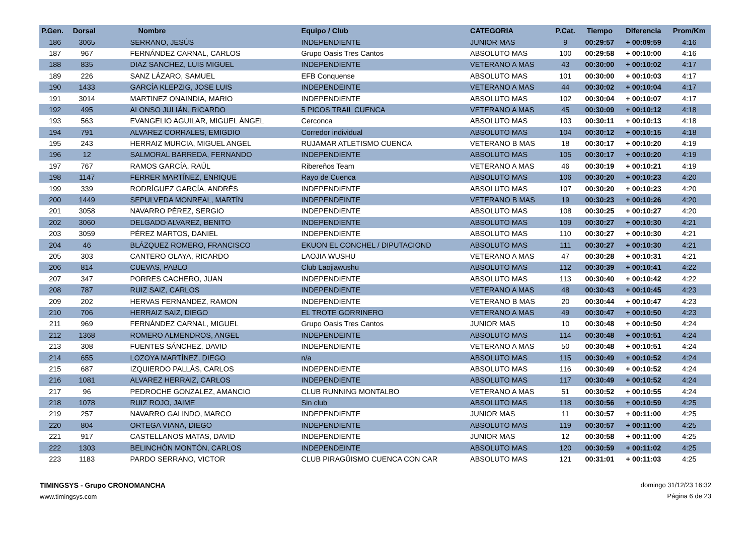| P.Gen. | Dorsal | Nombre | Equipo / Club | CATEGORIA | P.Cat. | Tiempo | Diferencia | Prom/Km |
| --- | --- | --- | --- | --- | --- | --- | --- | --- |
| 186 | 3065 | SERRANO, JESÚS | INDEPENDIENTE | JUNIOR MAS | 9 | 00:29:57 | + 00:09:59 | 4:16 |
| 187 | 967 | FERNÁNDEZ CARNAL, CARLOS | Grupo Oasis Tres Cantos | ABSOLUTO MAS | 100 | 00:29:58 | + 00:10:00 | 4:16 |
| 188 | 835 | DIAZ SANCHEZ, LUIS MIGUEL | INDEPENDIENTE | VETERANO A MAS | 43 | 00:30:00 | + 00:10:02 | 4:17 |
| 189 | 226 | SANZ LÁZARO, SAMUEL | EFB Conquense | ABSOLUTO MAS | 101 | 00:30:00 | + 00:10:03 | 4:17 |
| 190 | 1433 | GARCÍA KLEPZIG, JOSE LUIS | INDEPENDEINTE | VETERANO A MAS | 44 | 00:30:02 | + 00:10:04 | 4:17 |
| 191 | 3014 | MARTINEZ ONAINDIA, MARIO | INDEPENDIENTE | ABSOLUTO MAS | 102 | 00:30:04 | + 00:10:07 | 4:17 |
| 192 | 495 | ALONSO JULIÁN, RICARDO | 5 PICOS TRAIL CUENCA | VETERANO A MAS | 45 | 00:30:09 | + 00:10:12 | 4:18 |
| 193 | 563 | EVANGELIO AGUILAR, MIGUEL ÁNGEL | Cerconca | ABSOLUTO MAS | 103 | 00:30:11 | + 00:10:13 | 4:18 |
| 194 | 791 | ALVAREZ CORRALES, EMIGDIO | Corredor individual | ABSOLUTO MAS | 104 | 00:30:12 | + 00:10:15 | 4:18 |
| 195 | 243 | HERRAIZ MURCIA, MIGUEL ANGEL | RUJAMAR ATLETISMO CUENCA | VETERANO B MAS | 18 | 00:30:17 | + 00:10:20 | 4:19 |
| 196 | 12 | SALMORAL BARREDA, FERNANDO | INDEPENDIENTE | ABSOLUTO MAS | 105 | 00:30:17 | + 00:10:20 | 4:19 |
| 197 | 767 | RAMOS GARCÍA, RAÚL | Ribereños Team | VETERANO A MAS | 46 | 00:30:19 | + 00:10:21 | 4:19 |
| 198 | 1147 | FERRER MARTÍNEZ, ENRIQUE | Rayo de Cuenca | ABSOLUTO MAS | 106 | 00:30:20 | + 00:10:23 | 4:20 |
| 199 | 339 | RODRÍGUEZ GARCÍA, ANDRÉS | INDEPENDIENTE | ABSOLUTO MAS | 107 | 00:30:20 | + 00:10:23 | 4:20 |
| 200 | 1449 | SEPULVEDA MONREAL, MARTÍN | INDEPENDEINTE | VETERANO B MAS | 19 | 00:30:23 | + 00:10:26 | 4:20 |
| 201 | 3058 | NAVARRO PÉREZ, SERGIO | INDEPENDIENTE | ABSOLUTO MAS | 108 | 00:30:25 | + 00:10:27 | 4:20 |
| 202 | 3060 | DELGADO ALVAREZ, BENITO | INDEPENDIENTE | ABSOLUTO MAS | 109 | 00:30:27 | + 00:10:30 | 4:21 |
| 203 | 3059 | PÉREZ MARTOS, DANIEL | INDEPENDIENTE | ABSOLUTO MAS | 110 | 00:30:27 | + 00:10:30 | 4:21 |
| 204 | 46 | BLÁZQUEZ ROMERO, FRANCISCO | EKUON EL CONCHEL / DIPUTACIOND | ABSOLUTO MAS | 111 | 00:30:27 | + 00:10:30 | 4:21 |
| 205 | 303 | CANTERO OLAYA, RICARDO | LAOJIA WUSHU | VETERANO A MAS | 47 | 00:30:28 | + 00:10:31 | 4:21 |
| 206 | 814 | CUEVAS, PABLO | Club Laojiawushu | ABSOLUTO MAS | 112 | 00:30:39 | + 00:10:41 | 4:22 |
| 207 | 347 | PORRES CACHERO, JUAN | INDEPENDIENTE | ABSOLUTO MAS | 113 | 00:30:40 | + 00:10:42 | 4:22 |
| 208 | 787 | RUIZ SAIZ, CARLOS | INDEPENDIENTE | VETERANO A MAS | 48 | 00:30:43 | + 00:10:45 | 4:23 |
| 209 | 202 | HERVAS FERNANDEZ, RAMON | INDEPENDIENTE | VETERANO B MAS | 20 | 00:30:44 | + 00:10:47 | 4:23 |
| 210 | 706 | HERRAIZ SAIZ, DIEGO | EL TROTE GORRINERO | VETERANO A MAS | 49 | 00:30:47 | + 00:10:50 | 4:23 |
| 211 | 969 | FERNÁNDEZ CARNAL, MIGUEL | Grupo Oasis Tres Cantos | JUNIOR MAS | 10 | 00:30:48 | + 00:10:50 | 4:24 |
| 212 | 1368 | ROMERO ALMENDROS, ANGEL | INDEPENDEINTE | ABSOLUTO MAS | 114 | 00:30:48 | + 00:10:51 | 4:24 |
| 213 | 308 | FUENTES SÁNCHEZ, DAVID | INDEPENDIENTE | VETERANO A MAS | 50 | 00:30:48 | + 00:10:51 | 4:24 |
| 214 | 655 | LOZOYA MARTÍNEZ, DIEGO | n/a | ABSOLUTO MAS | 115 | 00:30:49 | + 00:10:52 | 4:24 |
| 215 | 687 | IZQUIERDO PALLÁS, CARLOS | INDEPENDIENTE | ABSOLUTO MAS | 116 | 00:30:49 | + 00:10:52 | 4:24 |
| 216 | 1081 | ALVAREZ HERRAIZ, CARLOS | INDEPENDIENTE | ABSOLUTO MAS | 117 | 00:30:49 | + 00:10:52 | 4:24 |
| 217 | 96 | PEDROCHE GONZALEZ, AMANCIO | CLUB RUNNING MONTALBO | VETERANO A MAS | 51 | 00:30:52 | + 00:10:55 | 4:24 |
| 218 | 1078 | RUIZ ROJO, JAIME | Sin club | ABSOLUTO MAS | 118 | 00:30:56 | + 00:10:59 | 4:25 |
| 219 | 257 | NAVARRO GALINDO, MARCO | INDEPENDIENTE | JUNIOR MAS | 11 | 00:30:57 | + 00:11:00 | 4:25 |
| 220 | 804 | ORTEGA VIANA, DIEGO | INDEPENDIENTE | ABSOLUTO MAS | 119 | 00:30:57 | + 00:11:00 | 4:25 |
| 221 | 917 | CASTELLANOS MATAS, DAVID | INDEPENDIENTE | JUNIOR MAS | 12 | 00:30:58 | + 00:11:00 | 4:25 |
| 222 | 1303 | BELINCHÓN MONTÓN, CARLOS | INDEPENDEINTE | ABSOLUTO MAS | 120 | 00:30:59 | + 00:11:02 | 4:25 |
| 223 | 1183 | PARDO SERRANO, VICTOR | CLUB PIRAGÜISMO CUENCA CON CAR | ABSOLUTO MAS | 121 | 00:31:01 | + 00:11:03 | 4:25 |
TIMINGSYS - Grupo CRONOMANCHA
www.timingsys.com
domingo 31/12/23 16:32
Página 6 de 23